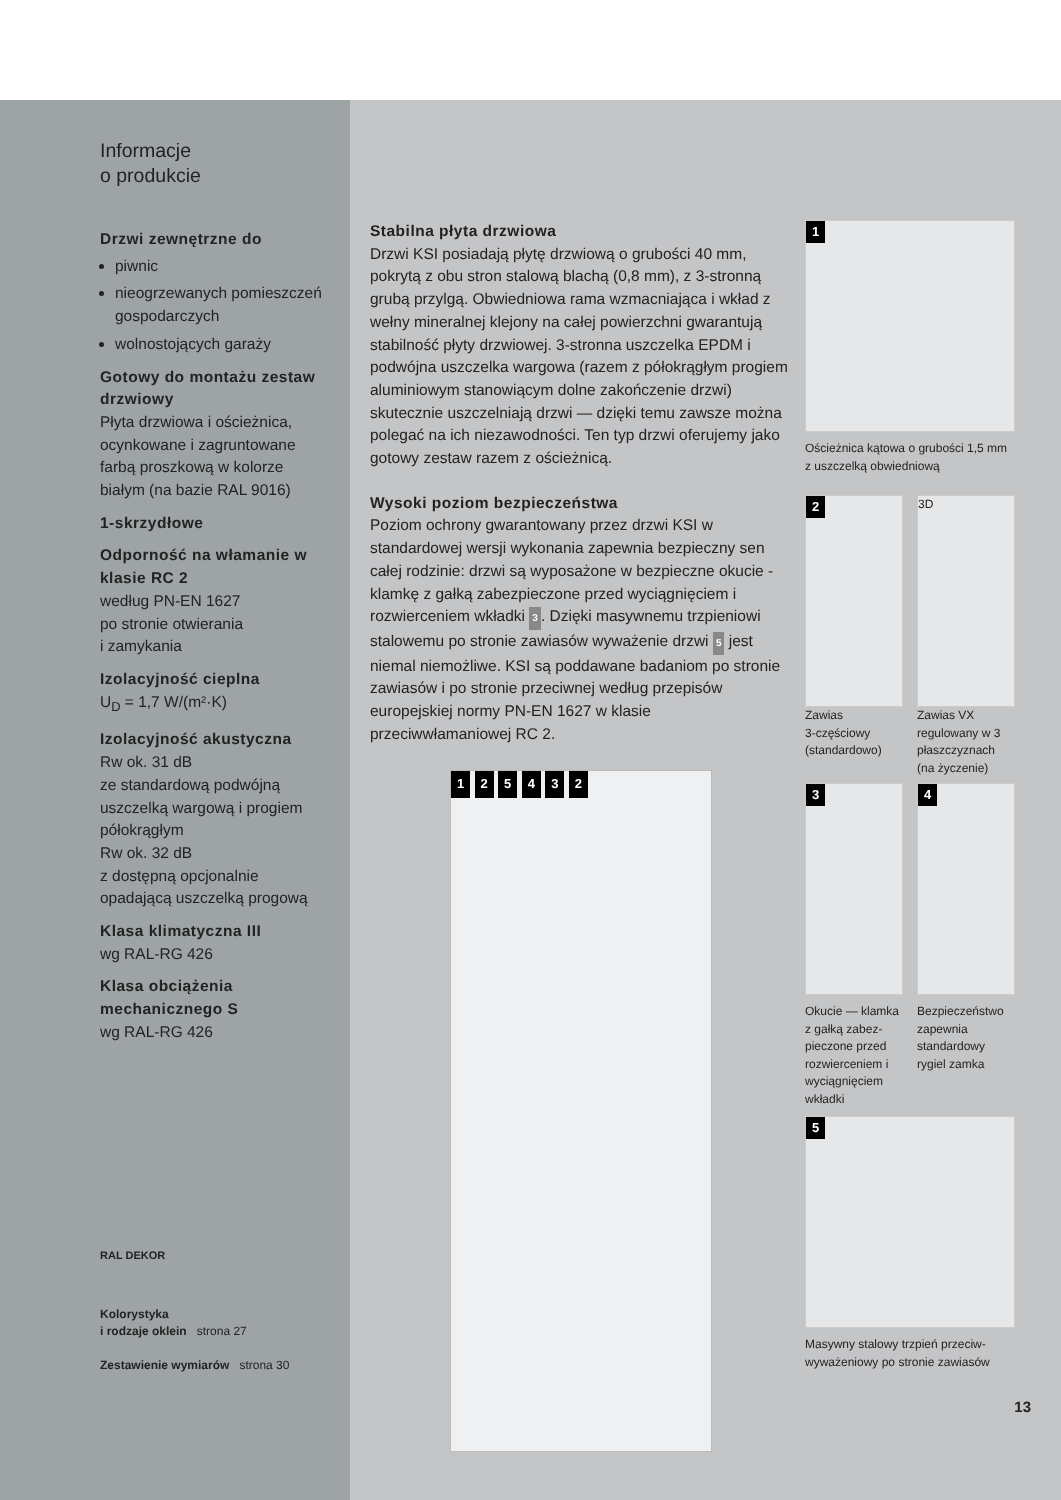Informacje
o produkcie
Drzwi zewnętrzne do
piwnic
nieogrzewanych pomieszczeń gospodarczych
wolnostojących garaży
Gotowy do montażu zestaw drzwiowy
Płyta drzwiowa i ościeżnica, ocynkowane i zagruntowane farbą proszkową w kolorze białym (na bazie RAL 9016)
1-skrzydłowe
Odporność na włamanie w klasie RC 2
według PN-EN 1627
po stronie otwierania
i zamykania
Izolacyjność cieplna
U<sub>D</sub> = 1,7 W/(m²·K)
Izolacyjność akustyczna
Rw ok. 31 dB
ze standardową podwójną uszczelką wargową i progiem półokrągłym
Rw ok. 32 dB
z dostępną opcjonalnie opadającą uszczelką progową
Klasa klimatyczna III
wg RAL-RG 426
Klasa obciążenia mechanicznego S
wg RAL-RG 426
RAL DEKOR
Kolorystyka
i rodzaje oklein strona 27
Zestawienie wymiarów strona 30
Stabilna płyta drzwiowa
Drzwi KSI posiadają płytę drzwiową o grubości 40 mm, pokrytą z obu stron stalową blachą (0,8 mm), z 3-stronną grubą przylgą. Obwiedniowa rama wzmacniająca i wkład z wełny mineralnej klejony na całej powierzchni gwarantują stabilność płyty drzwiowej. 3-stronna uszczelka EPDM i podwójna uszczelka wargowa (razem z półokrągłym progiem aluminiowym stanowiącym dolne zakończenie drzwi) skutecznie uszczelniają drzwi — dzięki temu zawsze można polegać na ich niezawodności. Ten typ drzwi oferujemy jako gotowy zestaw razem z ościeżnicą.
Wysoki poziom bezpieczeństwa
Poziom ochrony gwarantowany przez drzwi KSI w standardowej wersji wykonania zapewnia bezpieczny sen całej rodzinie: drzwi są wyposażone w bezpieczne okucie - klamkę z gałką zabezpieczone przed wyciągnięciem i rozwierceniem wkładki 3. Dzięki masywnemu trzpieniowi stalowemu po stronie zawiasów wyważenie drzwi 5 jest niemal niemożliwe. KSI są poddawane badaniom po stronie zawiasów i po stronie przeciwnej według przepisów europejskiej normy PN-EN 1627 w klasie przeciwwłamaniowej RC 2.
1 2 5 4 3 2
1
Ościeżnica kątowa o grubości 1,5 mm z uszczelką obwiedniową
2
Zawias
3-częściowy
(standardowo)
3D
Zawias VX regulowany w 3 płaszczyznach (na życzenie)
3
Okucie — klamka z gałką zabez-pieczone przed rozwierceniem i wyciągnięciem wkładki
4
Bezpieczeństwo zapewnia standardowy rygiel zamka
5
Masywny stalowy trzpień przeciw-wyważeniowy po stronie zawiasów
13